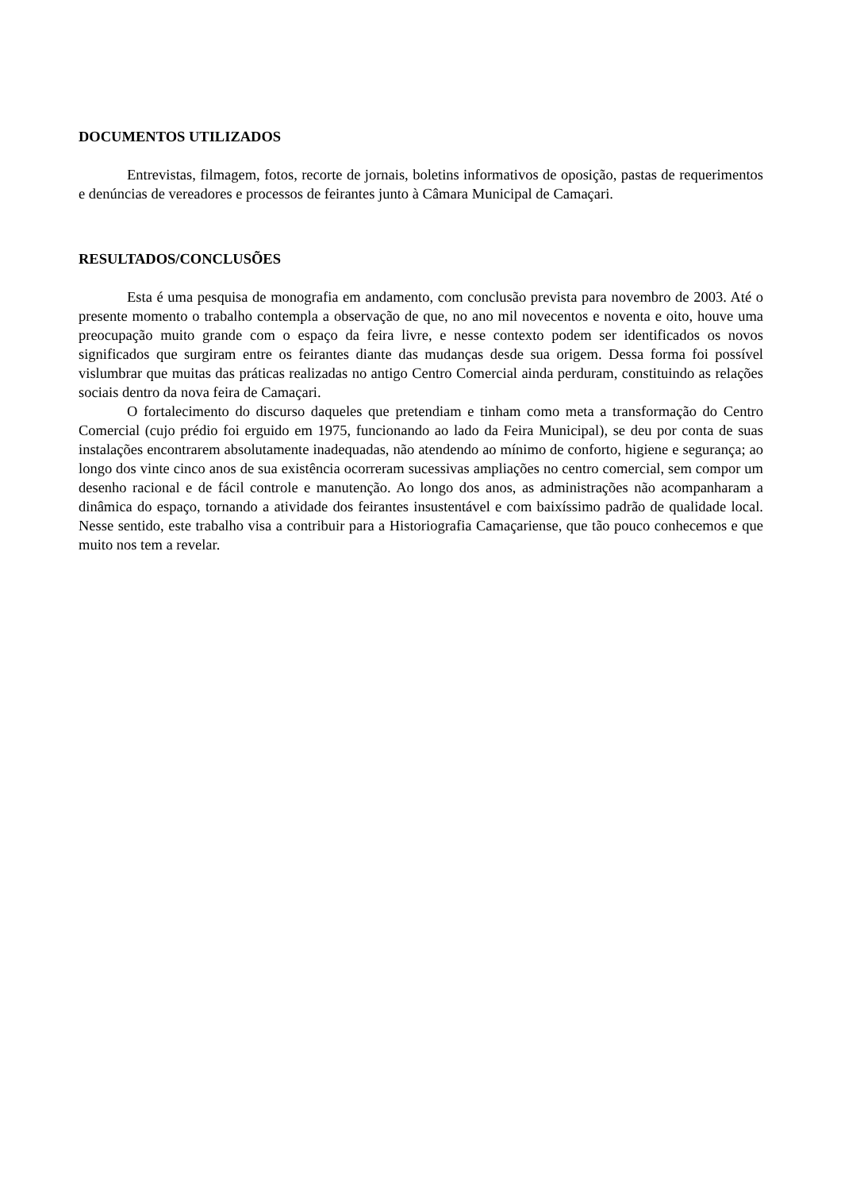DOCUMENTOS UTILIZADOS
Entrevistas, filmagem, fotos, recorte de jornais, boletins informativos de oposição, pastas de requerimentos e denúncias de vereadores e processos de feirantes junto à Câmara Municipal de Camaçari.
RESULTADOS/CONCLUSÕES
Esta é uma pesquisa de monografia em andamento, com conclusão prevista para novembro de 2003. Até o presente momento o trabalho contempla a observação de que, no ano mil novecentos e noventa e oito, houve uma preocupação muito grande com o espaço da feira livre, e nesse contexto podem ser identificados os novos significados que surgiram entre os feirantes diante das mudanças desde sua origem. Dessa forma foi possível vislumbrar que muitas das práticas realizadas no antigo Centro Comercial ainda perduram, constituindo as relações sociais dentro da nova feira de Camaçari.
O fortalecimento do discurso daqueles que pretendiam e tinham como meta a transformação do Centro Comercial (cujo prédio foi erguido em 1975, funcionando ao lado da Feira Municipal), se deu por conta de suas instalações encontrarem absolutamente inadequadas, não atendendo ao mínimo de conforto, higiene e segurança; ao longo dos vinte cinco anos de sua existência ocorreram sucessivas ampliações no centro comercial, sem compor um desenho racional e de fácil controle e manutenção. Ao longo dos anos, as administrações não acompanharam a dinâmica do espaço, tornando a atividade dos feirantes insustentável e com baixíssimo padrão de qualidade local. Nesse sentido, este trabalho visa a contribuir para a Historiografia Camaçariense, que tão pouco conhecemos e que muito nos tem a revelar.